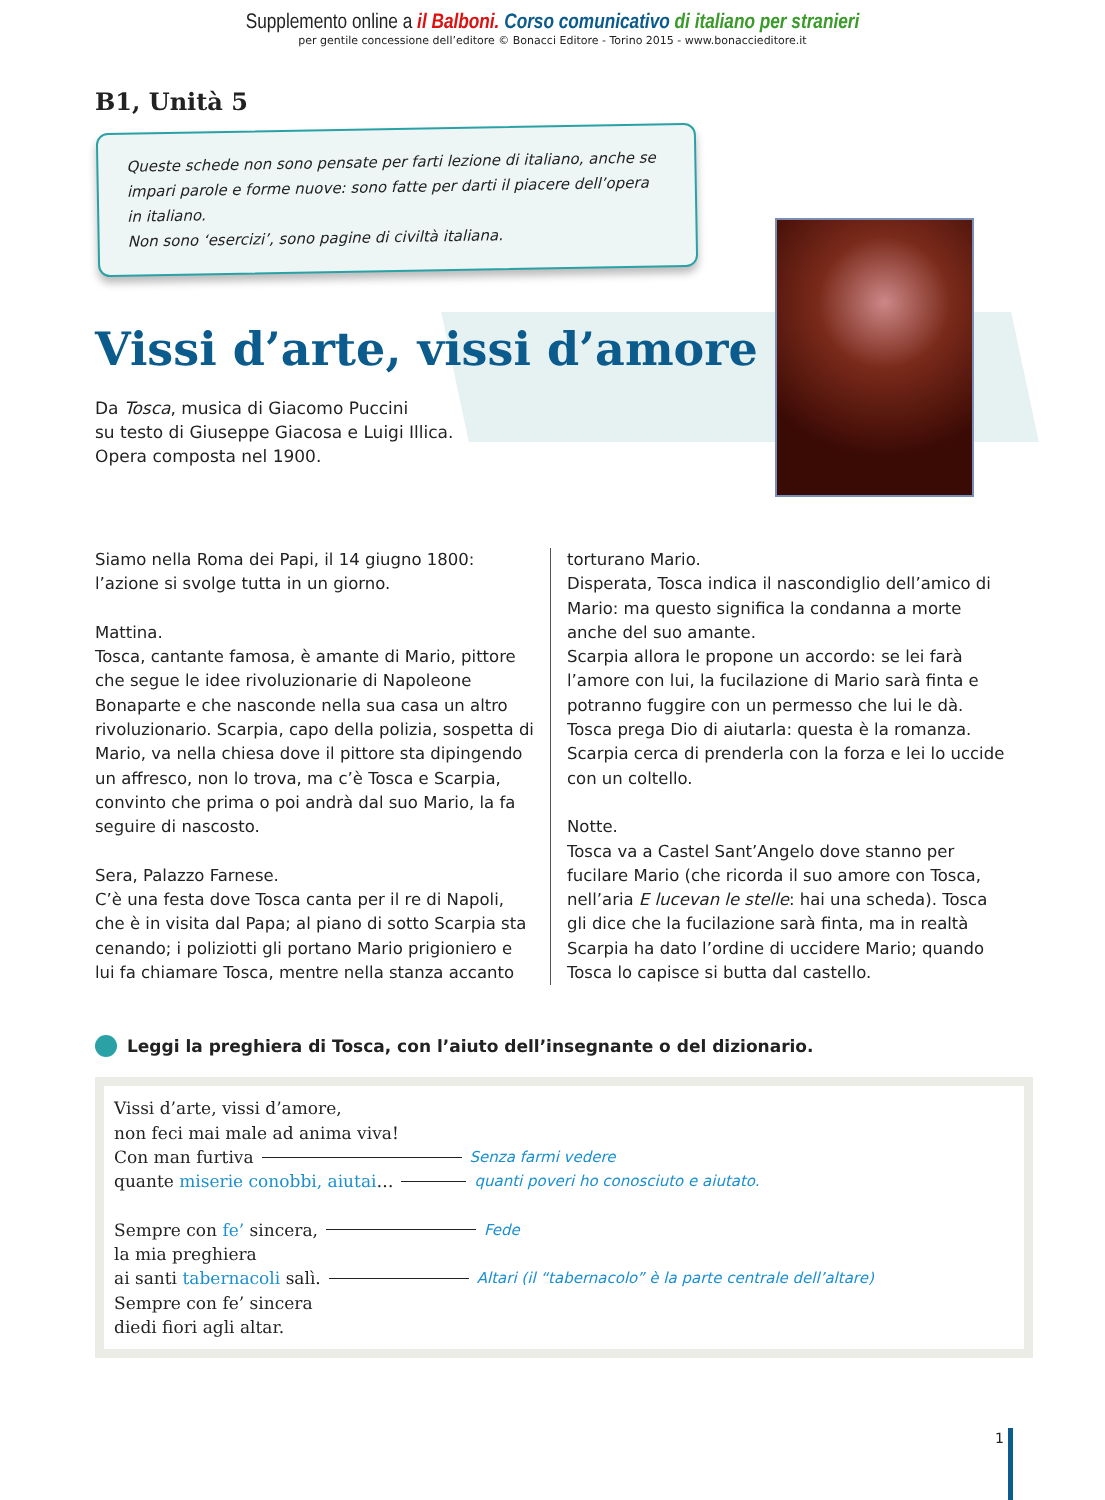Supplemento online a il Balboni. Corso comunicativo di italiano per stranieri
per gentile concessione dell’editore © Bonacci Editore - Torino 2015 - www.bonaccieditore.it
B1, Unità 5
Queste schede non sono pensate per farti lezione di italiano, anche se impari parole e forme nuove: sono fatte per darti il piacere dell’opera in italiano.
Non sono ‘esercizi’, sono pagine di civiltà italiana.
Vissi d’arte, vissi d’amore
Da Tosca, musica di Giacomo Puccini
su testo di Giuseppe Giacosa e Luigi Illica.
Opera composta nel 1900.
Siamo nella Roma dei Papi, il 14 giugno 1800: l’azione si svolge tutta in un giorno.
Mattina.
Tosca, cantante famosa, è amante di Mario, pittore che segue le idee rivoluzionarie di Napoleone Bonaparte e che nasconde nella sua casa un altro rivoluzionario. Scarpia, capo della polizia, sospetta di Mario, va nella chiesa dove il pittore sta dipingendo un affresco, non lo trova, ma c’è Tosca e Scarpia, convinto che prima o poi andrà dal suo Mario, la fa seguire di nascosto.
Sera, Palazzo Farnese.
C’è una festa dove Tosca canta per il re di Napoli, che è in visita dal Papa; al piano di sotto Scarpia sta cenando; i poliziotti gli portano Mario prigioniero e lui fa chiamare Tosca, mentre nella stanza accanto
torturano Mario.
Disperata, Tosca indica il nascondiglio dell’amico di Mario: ma questo significa la condanna a morte anche del suo amante.
Scarpia allora le propone un accordo: se lei farà l’amore con lui, la fucilazione di Mario sarà finta e potranno fuggire con un permesso che lui le dà.
Tosca prega Dio di aiutarla: questa è la romanza.
Scarpia cerca di prenderla con la forza e lei lo uccide con un coltello.
Notte.
Tosca va a Castel Sant’Angelo dove stanno per fucilare Mario (che ricorda il suo amore con Tosca, nell’aria E lucevan le stelle: hai una scheda). Tosca gli dice che la fucilazione sarà finta, ma in realtà Scarpia ha dato l’ordine di uccidere Mario; quando Tosca lo capisce si butta dal castello.
Leggi la preghiera di Tosca, con l’aiuto dell’insegnante o del dizionario.
Vissi d’arte, vissi d’amore,
non feci mai male ad anima viva!
Con man furtiva Senza farmi vedere
quante miserie conobbi, aiutai … quanti poveri ho conosciuto e aiutato.
Sempre con fe’ sincera, Fede
la mia preghiera
ai santi tabernacoli salì. Altari (il “tabernacolo” è la parte centrale dell’altare)
Sempre con fe’ sincera
diedi fiori agli altar.
1